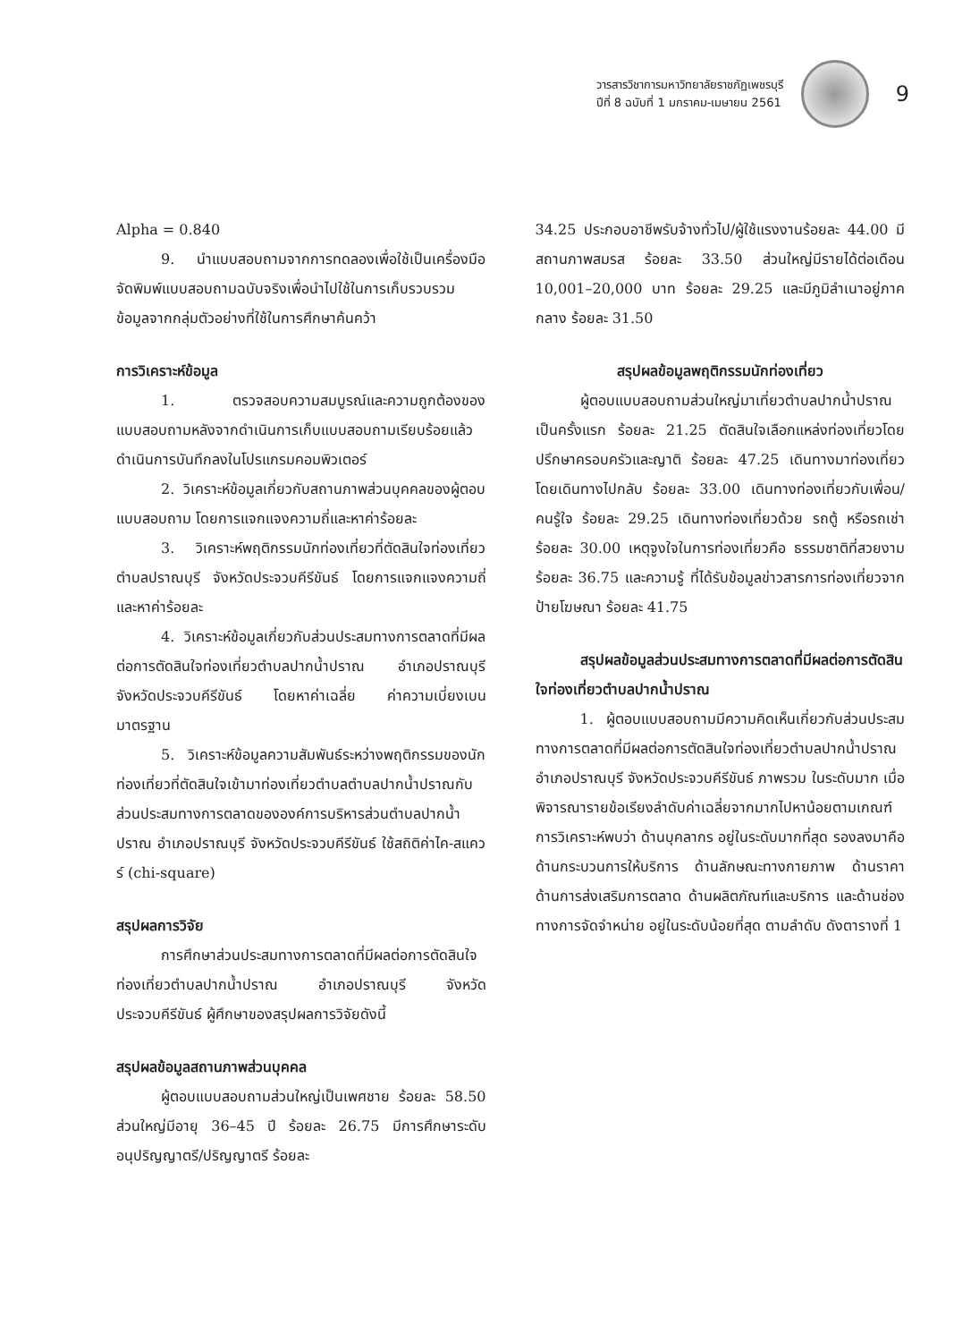วารสารวิชาการมหาวิทยาลัยราชภัฏเพชรบุรี
ปีที่ 8 ฉบับที่ 1 มกราคม-เมษายน 2561
9
Alpha = 0.840
9. นำแบบสอบถามจากการทดลองเพื่อใช้เป็นเครื่องมือ จัดพิมพ์แบบสอบถามฉบับจริงเพื่อนำไปใช้ในการเก็บรวบรวมข้อมูลจากกลุ่มตัวอย่างที่ใช้ในการศึกษาค้นคว้า
การวิเคราะห์ข้อมูล
1. ตรวจสอบความสมบูรณ์และความถูกต้องของแบบสอบถามหลังจากดำเนินการเก็บแบบสอบถามเรียบร้อยแล้ว ดำเนินการบันทึกลงในโปรแกรมคอมพิวเตอร์
2. วิเคราะห์ข้อมูลเกี่ยวกับสถานภาพส่วนบุคคลของผู้ตอบแบบสอบถาม โดยการแจกแจงความถี่และหาค่าร้อยละ
3. วิเคราะห์พฤติกรรมนักท่องเที่ยวที่ตัดสินใจท่องเที่ยวตำบลปราณบุรี จังหวัดประจวบคีรีขันธ์ โดยการแจกแจงความถี่และหาค่าร้อยละ
4. วิเคราะห์ข้อมูลเกี่ยวกับส่วนประสมทางการตลาดที่มีผลต่อการตัดสินใจท่องเที่ยวตำบลปากน้ำปราณ อำเภอปราณบุรี จังหวัดประจวบคีรีขันธ์ โดยหาค่าเฉลี่ย ค่าความเบี่ยงเบนมาตรฐาน
5. วิเคราะห์ข้อมูลความสัมพันธ์ระหว่างพฤติกรรมของนักท่องเที่ยวที่ตัดสินใจเข้ามาท่องเที่ยวตำบลตำบลปากน้ำปราณกับส่วนประสมทางการตลาดขององค์การบริหารส่วนตำบลปากน้ำปราณ อำเภอปราณบุรี จังหวัดประจวบคีรีขันธ์ ใช้สถิติค่าไค-สแควร์ (chi-square)
สรุปผลการวิจัย
การศึกษาส่วนประสมทางการตลาดที่มีผลต่อการตัดสินใจท่องเที่ยวตำบลปากน้ำปราณ อำเภอปราณบุรี จังหวัดประจวบคีรีขันธ์ ผู้ศึกษาของสรุปผลการวิจัยดังนี้
สรุปผลข้อมูลสถานภาพส่วนบุคคล
ผู้ตอบแบบสอบถามส่วนใหญ่เป็นเพศชาย ร้อยละ 58.50 ส่วนใหญ่มีอายุ 36–45 ปี ร้อยละ 26.75 มีการศึกษาระดับอนุปริญญาตรี/ปริญญาตรี ร้อยละ
34.25 ประกอบอาชีพรับจ้างทั่วไป/ผู้ใช้แรงงานร้อยละ 44.00 มีสถานภาพสมรส ร้อยละ 33.50 ส่วนใหญ่มีรายได้ต่อเดือน 10,001–20,000 บาท ร้อยละ 29.25 และมีภูมิลำเนาอยู่ภาคกลาง ร้อยละ 31.50
สรุปผลข้อมูลพฤติกรรมนักท่องเที่ยว
ผู้ตอบแบบสอบถามส่วนใหญ่มาเที่ยวตำบลปากน้ำปราณเป็นครั้งแรก ร้อยละ 21.25 ตัดสินใจเลือกแหล่งท่องเที่ยวโดย ปรึกษาครอบครัวและญาติ ร้อยละ 47.25 เดินทางมาท่องเที่ยวโดยเดินทางไปกลับ ร้อยละ 33.00 เดินทางท่องเที่ยวกับเพื่อน/คนรู้ใจ ร้อยละ 29.25 เดินทางท่องเที่ยวด้วย รถตู้ หรือรถเช่า ร้อยละ 30.00 เหตุจูงใจในการท่องเที่ยวคือ ธรรมชาติที่สวยงาม ร้อยละ 36.75 และความรู้ ที่ได้รับข้อมูลข่าวสารการท่องเที่ยวจาก ป้ายโฆษณา ร้อยละ 41.75
สรุปผลข้อมูลส่วนประสมทางการตลาดที่มีผลต่อการตัดสินใจท่องเที่ยวตำบลปากน้ำปราณ
1. ผู้ตอบแบบสอบถามมีความคิดเห็นเกี่ยวกับส่วนประสมทางการตลาดที่มีผลต่อการตัดสินใจท่องเที่ยวตำบลปากน้ำปราณ อำเภอปราณบุรี จังหวัดประจวบคีรีขันธ์ ภาพรวม ในระดับมาก เมื่อพิจารณารายข้อเรียงลำดับค่าเฉลี่ยจากมากไปหาน้อยตามเกณฑ์การวิเคราะห์พบว่า ด้านบุคลากร อยู่ในระดับมากที่สุด รองลงมาคือ ด้านกระบวนการให้บริการ ด้านลักษณะทางกายภาพ ด้านราคา ด้านการส่งเสริมการตลาด ด้านผลิตภัณฑ์และบริการ และด้านช่องทางการจัดจำหน่าย อยู่ในระดับน้อยที่สุด ตามลำดับ ดังตารางที่ 1